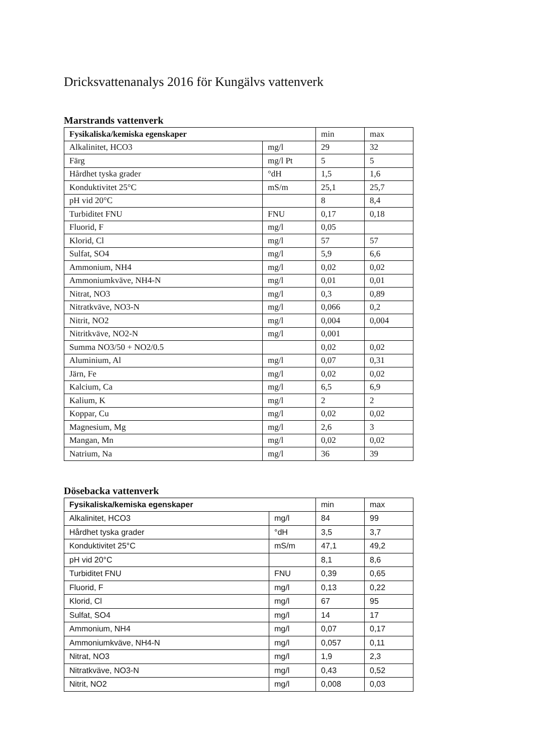Dricksvattenanalys 2016 för Kungälvs vattenverk
Marstrands vattenverk
| Fysikaliska/kemiska egenskaper | | min | max |
| --- | --- | --- | --- |
| Alkalinitet, HCO3 | mg/l | 29 | 32 |
| Färg | mg/l Pt | 5 | 5 |
| Hårdhet tyska grader | °dH | 1,5 | 1,6 |
| Konduktivitet 25°C | mS/m | 25,1 | 25,7 |
| pH vid 20°C | | 8 | 8,4 |
| Turbiditet FNU | FNU | 0,17 | 0,18 |
| Fluorid, F | mg/l | 0,05 | |
| Klorid, Cl | mg/l | 57 | 57 |
| Sulfat, SO4 | mg/l | 5,9 | 6,6 |
| Ammonium, NH4 | mg/l | 0,02 | 0,02 |
| Ammoniumkväve, NH4-N | mg/l | 0,01 | 0,01 |
| Nitrat, NO3 | mg/l | 0,3 | 0,89 |
| Nitratkväve, NO3-N | mg/l | 0,066 | 0,2 |
| Nitrit, NO2 | mg/l | 0,004 | 0,004 |
| Nitritkväve, NO2-N | mg/l | 0,001 | |
| Summa NO3/50 + NO2/0.5 | | 0,02 | 0,02 |
| Aluminium, Al | mg/l | 0,07 | 0,31 |
| Järn, Fe | mg/l | 0,02 | 0,02 |
| Kalcium, Ca | mg/l | 6,5 | 6,9 |
| Kalium, K | mg/l | 2 | 2 |
| Koppar, Cu | mg/l | 0,02 | 0,02 |
| Magnesium, Mg | mg/l | 2,6 | 3 |
| Mangan, Mn | mg/l | 0,02 | 0,02 |
| Natrium, Na | mg/l | 36 | 39 |
Dösebacka vattenverk
| Fysikaliska/kemiska egenskaper | | min | max |
| --- | --- | --- | --- |
| Alkalinitet, HCO3 | mg/l | 84 | 99 |
| Hårdhet tyska grader | °dH | 3,5 | 3,7 |
| Konduktivitet 25°C | mS/m | 47,1 | 49,2 |
| pH vid 20°C | | 8,1 | 8,6 |
| Turbiditet FNU | FNU | 0,39 | 0,65 |
| Fluorid, F | mg/l | 0,13 | 0,22 |
| Klorid, Cl | mg/l | 67 | 95 |
| Sulfat, SO4 | mg/l | 14 | 17 |
| Ammonium, NH4 | mg/l | 0,07 | 0,17 |
| Ammoniumkväve, NH4-N | mg/l | 0,057 | 0,11 |
| Nitrat, NO3 | mg/l | 1,9 | 2,3 |
| Nitratkväve, NO3-N | mg/l | 0,43 | 0,52 |
| Nitrit, NO2 | mg/l | 0,008 | 0,03 |